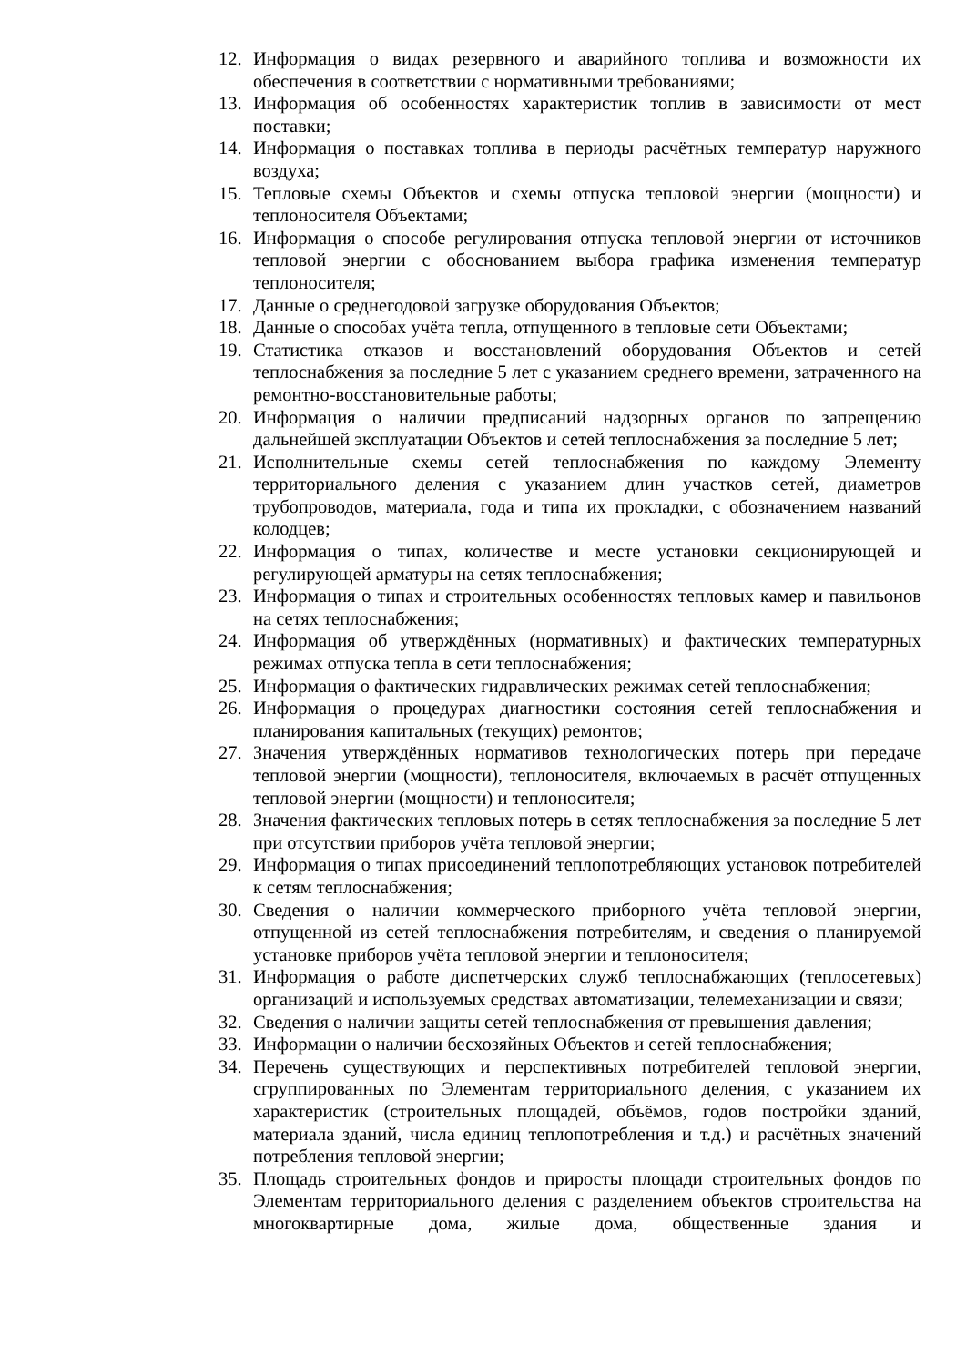12. Информация о видах резервного и аварийного топлива и возможности их обеспечения в соответствии с нормативными требованиями;
13. Информация об особенностях характеристик топлив в зависимости от мест поставки;
14. Информация о поставках топлива в периоды расчётных температур наружного воздуха;
15. Тепловые схемы Объектов и схемы отпуска тепловой энергии (мощности) и теплоносителя Объектами;
16. Информация о способе регулирования отпуска тепловой энергии от источников тепловой энергии с обоснованием выбора графика изменения температур теплоносителя;
17. Данные о среднегодовой загрузке оборудования Объектов;
18. Данные о способах учёта тепла, отпущенного в тепловые сети Объектами;
19. Статистика отказов и восстановлений оборудования Объектов и сетей теплоснабжения за последние 5 лет с указанием среднего времени, затраченного на ремонтно-восстановительные работы;
20. Информация о наличии предписаний надзорных органов по запрещению дальнейшей эксплуатации Объектов и сетей теплоснабжения за последние 5 лет;
21. Исполнительные схемы сетей теплоснабжения по каждому Элементу территориального деления с указанием длин участков сетей, диаметров трубопроводов, материала, года и типа их прокладки, с обозначением названий колодцев;
22. Информация о типах, количестве и месте установки секционирующей и регулирующей арматуры на сетях теплоснабжения;
23. Информация о типах и строительных особенностях тепловых камер и павильонов на сетях теплоснабжения;
24. Информация об утверждённых (нормативных) и фактических температурных режимах отпуска тепла в сети теплоснабжения;
25. Информация о фактических гидравлических режимах сетей теплоснабжения;
26. Информация о процедурах диагностики состояния сетей теплоснабжения и планирования капитальных (текущих) ремонтов;
27. Значения утверждённых нормативов технологических потерь при передаче тепловой энергии (мощности), теплоносителя, включаемых в расчёт отпущенных тепловой энергии (мощности) и теплоносителя;
28. Значения фактических тепловых потерь в сетях теплоснабжения за последние 5 лет при отсутствии приборов учёта тепловой энергии;
29. Информация о типах присоединений теплопотребляющих установок потребителей к сетям теплоснабжения;
30. Сведения о наличии коммерческого приборного учёта тепловой энергии, отпущенной из сетей теплоснабжения потребителям, и сведения о планируемой установке приборов учёта тепловой энергии и теплоносителя;
31. Информация о работе диспетчерских служб теплоснабжающих (теплосетевых) организаций и используемых средствах автоматизации, телемеханизации и связи;
32. Сведения о наличии защиты сетей теплоснабжения от превышения давления;
33. Информации о наличии бесхозяйных Объектов и сетей теплоснабжения;
34. Перечень существующих и перспективных потребителей тепловой энергии, сгруппированных по Элементам территориального деления, с указанием их характеристик (строительных площадей, объёмов, годов постройки зданий, материала зданий, числа единиц теплопотребления и т.д.) и расчётных значений потребления тепловой энергии;
35. Площадь строительных фондов и приросты площади строительных фондов по Элементам территориального деления с разделением объектов строительства на многоквартирные дома, жилые дома, общественные здания и